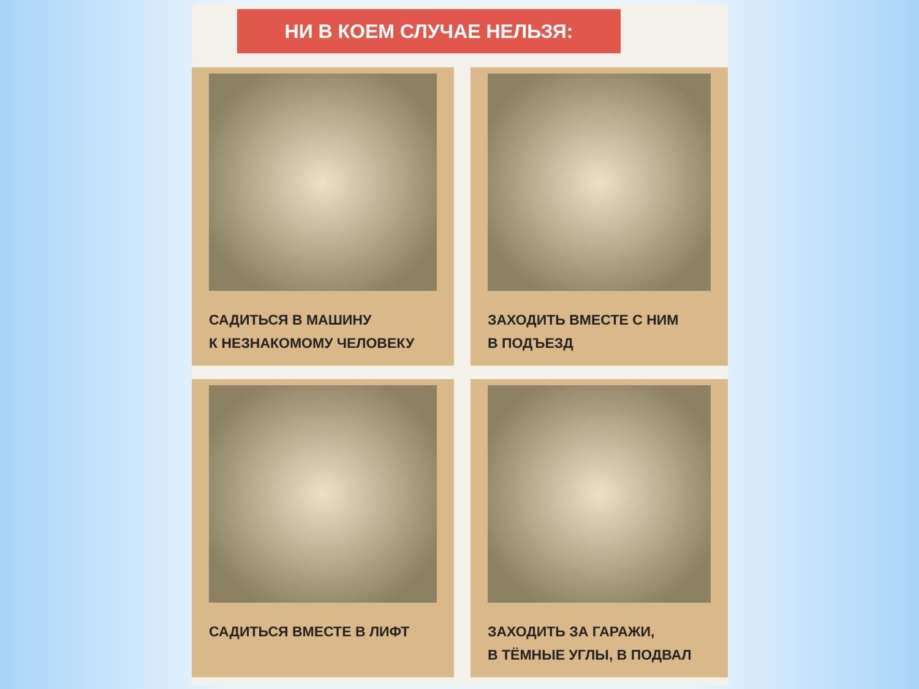НИ В КОЕМ СЛУЧАЕ НЕЛЬЗЯ:
САДИТЬСЯ В МАШИНУ
К НЕЗНАКОМОМУ ЧЕЛОВЕКУ
ЗАХОДИТЬ ВМЕСТЕ С НИМ
В ПОДЪЕЗД
САДИТЬСЯ ВМЕСТЕ В ЛИФТ
ЗАХОДИТЬ ЗА ГАРАЖИ,
В ТЁМНЫЕ УГЛЫ, В ПОДВАЛ